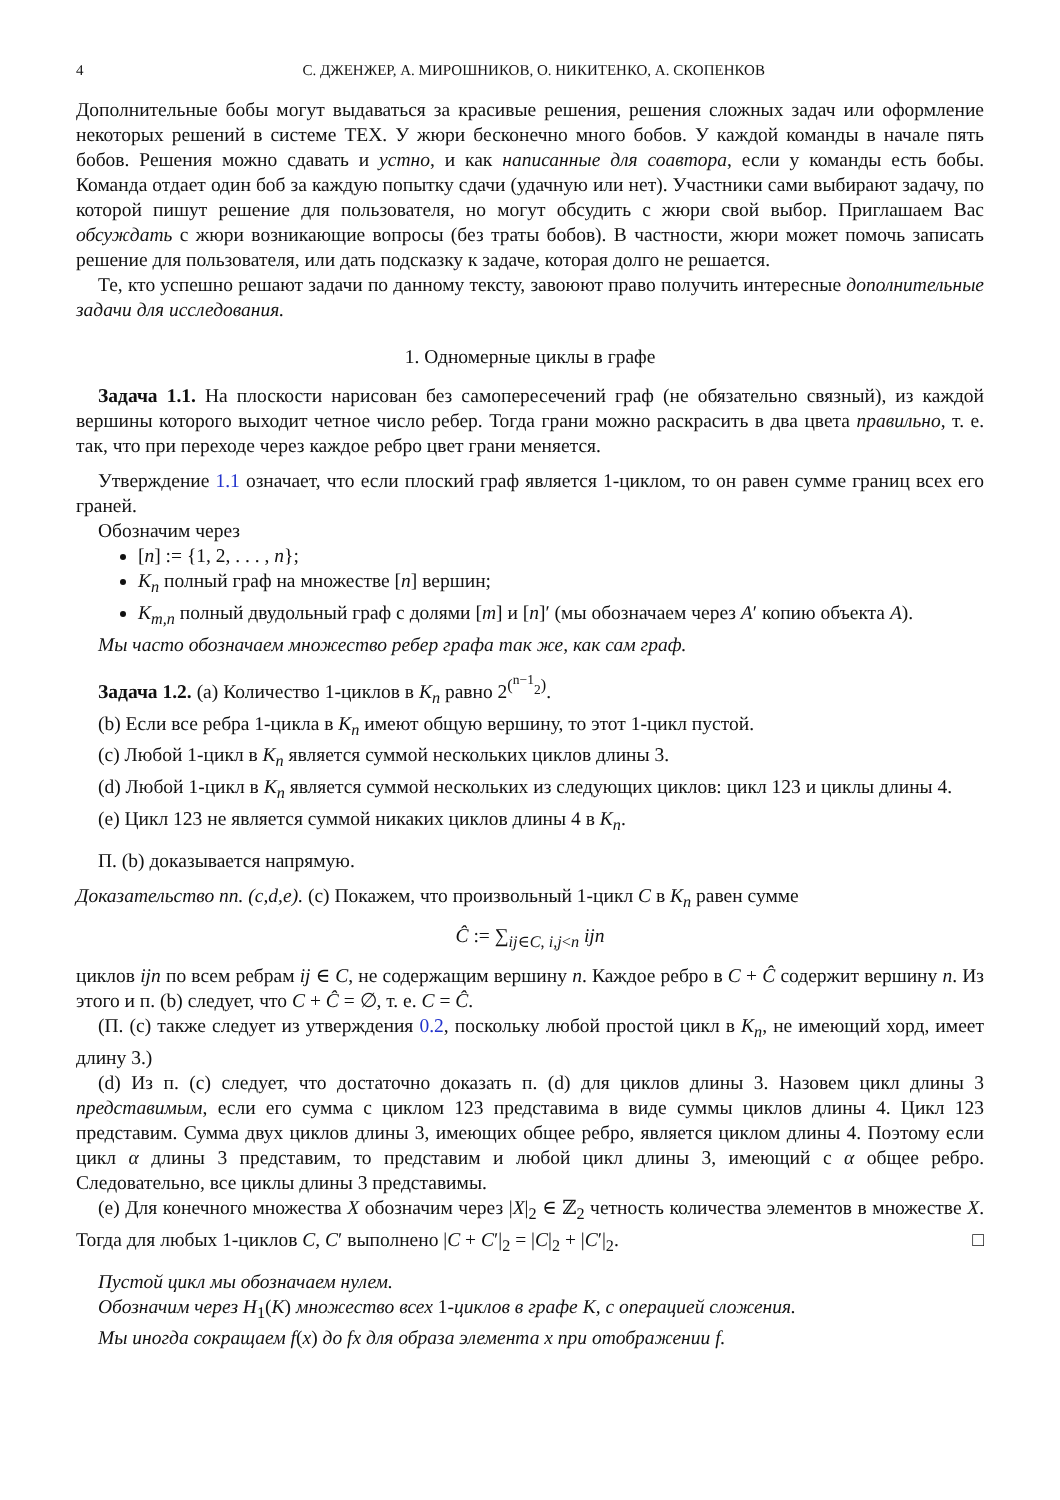4 С. ДЖЕНЖЕР, А. МИРОШНИКОВ, О. НИКИТЕНКО, А. СКОПЕНКОВ
Дополнительные бобы могут выдаваться за красивые решения, решения сложных задач или оформление некоторых решений в системе TEX. У жюри бесконечно много бобов. У каждой команды в начале пять бобов. Решения можно сдавать и устно, и как написанные для соавтора, если у команды есть бобы. Команда отдает один боб за каждую попытку сдачи (удачную или нет). Участники сами выбирают задачу, по которой пишут решение для пользователя, но могут обсудить с жюри свой выбор. Приглашаем Вас обсуждать с жюри возникающие вопросы (без траты бобов). В частности, жюри может помочь записать решение для пользователя, или дать подсказку к задаче, которая долго не решается.
Те, кто успешно решают задачи по данному тексту, завоюют право получить интересные дополнительные задачи для исследования.
1. Одномерные циклы в графе
Задача 1.1. На плоскости нарисован без самопересечений граф (не обязательно связный), из каждой вершины которого выходит четное число ребер. Тогда грани можно раскрасить в два цвета правильно, т. е. так, что при переходе через каждое ребро цвет грани меняется.
Утверждение 1.1 означает, что если плоский граф является 1-циклом, то он равен сумме границ всех его граней.
Обозначим через
[n] := {1, 2, . . . , n};
K<sub>n</sub> полный граф на множестве [n] вершин;
K<sub>m,n</sub> полный двудольный граф с долями [m] и [n]′ (мы обозначаем через A′ копию объекта A).
Мы часто обозначаем множество ребер графа так же, как сам граф.
Задача 1.2. (a) Количество 1-циклов в K<sub>n</sub> равно 2<sup>(<sup>n−1</sup><sub>2</sub>)</sup>.
(b) Если все ребра 1-цикла в K<sub>n</sub> имеют общую вершину, то этот 1-цикл пустой.
(c) Любой 1-цикл в K<sub>n</sub> является суммой нескольких циклов длины 3.
(d) Любой 1-цикл в K<sub>n</sub> является суммой нескольких из следующих циклов: цикл 123 и циклы длины 4.
(e) Цикл 123 не является суммой никаких циклов длины 4 в K<sub>n</sub>.
П. (b) доказывается напрямую.
Доказательство пп. (c,d,e). (c) Покажем, что произвольный 1-цикл C в K<sub>n</sub> равен сумме
Ĉ := ∑<sub>ij∈C, i,j<n</sub> ijn
циклов ijn по всем ребрам ij ∈ C, не содержащим вершину n. Каждое ребро в C + Ĉ содержит вершину n. Из этого и п. (b) следует, что C + Ĉ = ∅, т. е. C = Ĉ.
(П. (c) также следует из утверждения 0.2, поскольку любой простой цикл в K<sub>n</sub>, не имеющий хорд, имеет длину 3.)
(d) Из п. (c) следует, что достаточно доказать п. (d) для циклов длины 3. Назовем цикл длины 3 представимым, если его сумма с циклом 123 представима в виде суммы циклов длины 4. Цикл 123 представим. Сумма двух циклов длины 3, имеющих общее ребро, является циклом длины 4. Поэтому если цикл α длины 3 представим, то представим и любой цикл длины 3, имеющий с α общее ребро. Следовательно, все циклы длины 3 представимы.
(e) Для конечного множества X обозначим через |X|<sub>2</sub> ∈ ℤ<sub>2</sub> четность количества элементов в множестве X. Тогда для любых 1-циклов C, C′ выполнено |C + C′|<sub>2</sub> = |C|<sub>2</sub> + |C′|<sub>2</sub>. □
Пустой цикл мы обозначаем нулем.
Обозначим через H<sub>1</sub>(K) множество всех 1-циклов в графе K, с операцией сложения.
Мы иногда сокращаем f(x) до fx для образа элемента x при отображении f.